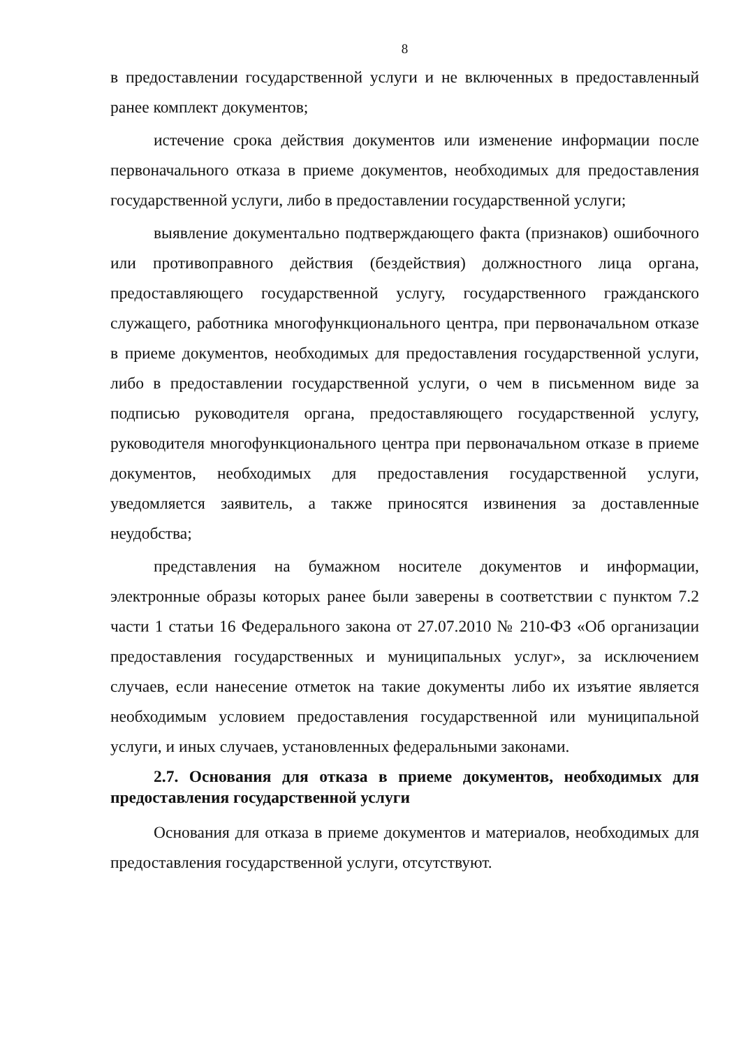8
в предоставлении государственной услуги и не включенных в предоставленный ранее комплект документов;
истечение срока действия документов или изменение информации после первоначального отказа в приеме документов, необходимых для предоставления государственной услуги, либо в предоставлении государственной услуги;
выявление документально подтверждающего факта (признаков) ошибочного или противоправного действия (бездействия) должностного лица органа, предоставляющего государственной услугу, государственного гражданского служащего, работника многофункционального центра, при первоначальном отказе в приеме документов, необходимых для предоставления государственной услуги, либо в предоставлении государственной услуги, о чем в письменном виде за подписью руководителя органа, предоставляющего государственной услугу, руководителя многофункционального центра при первоначальном отказе в приеме документов, необходимых для предоставления государственной услуги, уведомляется заявитель, а также приносятся извинения за доставленные неудобства;
представления на бумажном носителе документов и информации, электронные образы которых ранее были заверены в соответствии с пунктом 7.2 части 1 статьи 16 Федерального закона от 27.07.2010 № 210-ФЗ «Об организации предоставления государственных и муниципальных услуг», за исключением случаев, если нанесение отметок на такие документы либо их изъятие является необходимым условием предоставления государственной или муниципальной услуги, и иных случаев, установленных федеральными законами.
2.7. Основания для отказа в приеме документов, необходимых для предоставления государственной услуги
Основания для отказа в приеме документов и материалов, необходимых для предоставления государственной услуги, отсутствуют.